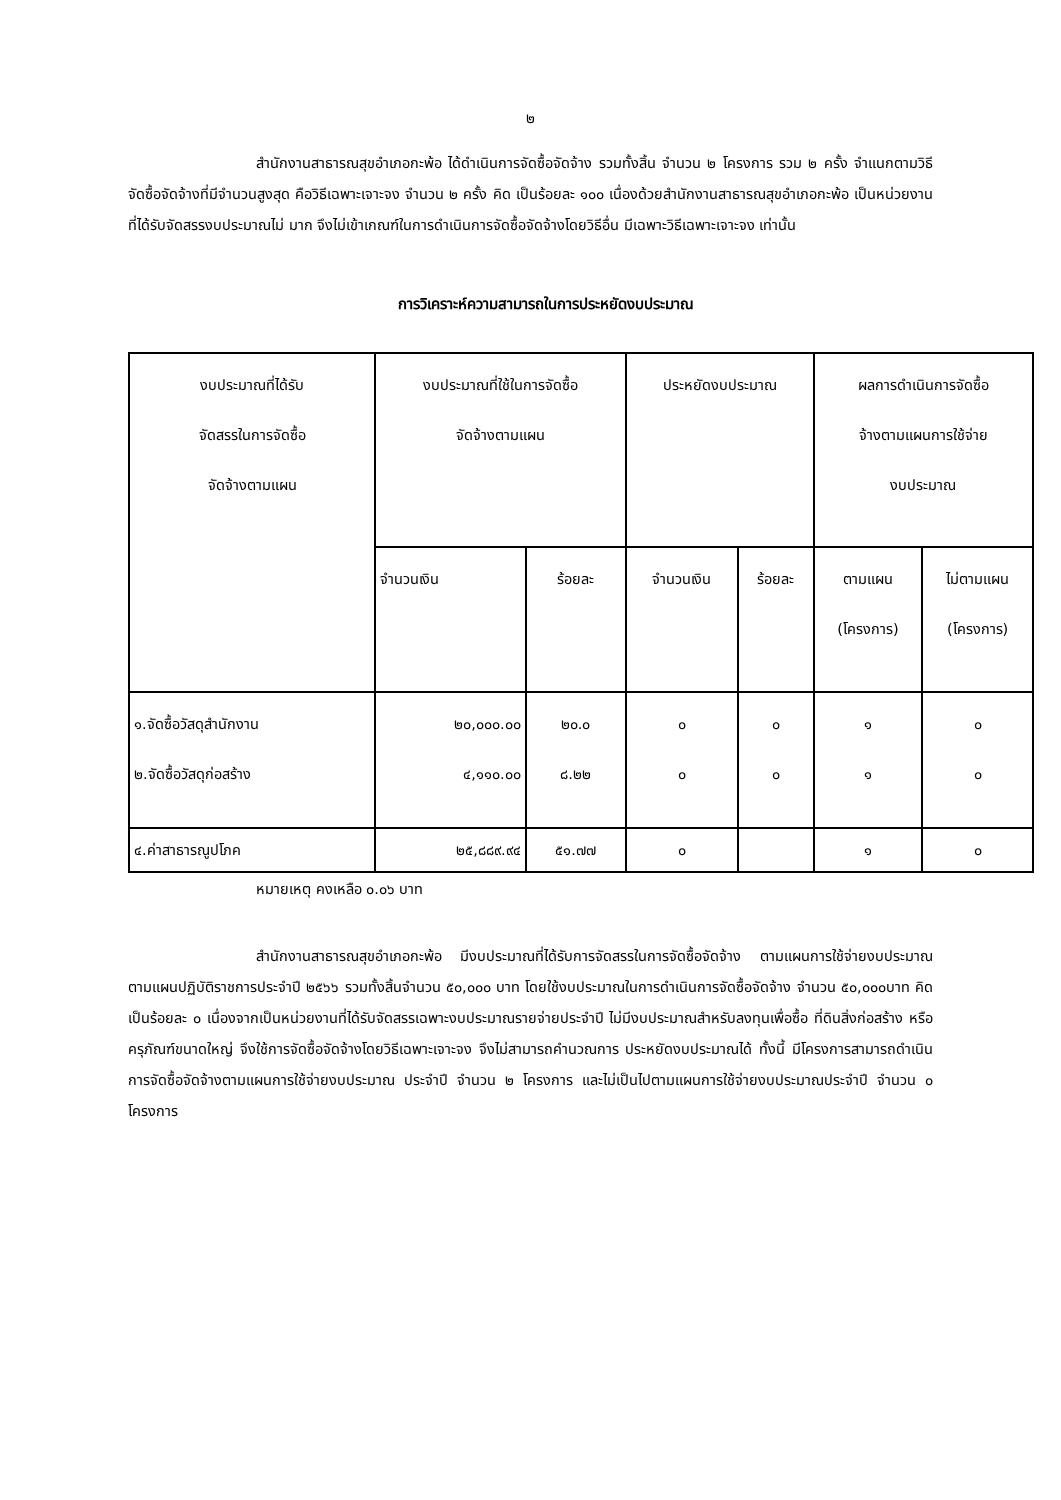๒
สำนักงานสาธารณสุขอำเภอกะพ้อ ได้ดำเนินการจัดซื้อจัดจ้าง รวมทั้งสิ้น จำนวน ๒ โครงการ รวม ๒ ครั้ง จำแนกตามวิธีจัดซื้อจัดจ้างที่มีจำนวนสูงสุด คือวิธีเฉพาะเจาะจง จำนวน ๒ ครั้ง คิด เป็นร้อยละ ๑๐๐ เนื่องด้วยสำนักงานสาธารณสุขอำเภอกะพ้อ เป็นหน่วยงานที่ได้รับจัดสรรงบประมาณไม่ มาก จึงไม่เข้าเกณฑ์ในการดำเนินการจัดซื้อจัดจ้างโดยวิธีอื่น มีเฉพาะวิธีเฉพาะเจาะจง เท่านั้น
การวิเคราะห์ความสามารถในการประหยัดงบประมาณ
| งบประมาณที่ได้รับ จัดสรรในการจัดซื้อ จัดจ้างตามแผน | งบประมาณที่ใช้ในการจัดซื้อ จัดจ้างตามแผน | | ประหยัดงบประมาณ | | ผลการดำเนินการจัดซื้อ จ้างตามแผนการใช้จ่าย งบประมาณ | |
| | จำนวนเงิน | ร้อยละ | จำนวนเงิน | ร้อยละ | ตามแผน (โครงการ) | ไม่ตามแผน (โครงการ) |
| ๑.จัดซื้อวัสดุสำนักงาน ๒.จัดซื้อวัสดุก่อสร้าง | ๒๐,๐๐๐.๐๐ ๔,๑๑๐.๐๐ | ๒๐.๐ ๘.๒๒ | ๐ ๐ | ๐ ๐ | ๑ ๑ | ๐ ๐ |
| ๔.ค่าสาธารณูปโภค | ๒๕,๘๘๙.๙๔ | ๕๑.๗๗ | ๐ | | ๑ | ๐ |
หมายเหตุ คงเหลือ ๐.๐๖ บาท
สำนักงานสาธารณสุขอำเภอกะพ้อ มีงบประมาณที่ได้รับการจัดสรรในการจัดซื้อจัดจ้าง ตามแผนการใช้จ่ายงบประมาณ ตามแผนปฏิบัติราชการประจำปี ๒๕๖๖ รวมทั้งสิ้นจำนวน ๕๐,๐๐๐ บาท โดยใช้งบประมาณในการดำเนินการจัดซื้อจัดจ้าง จำนวน ๕๐,๐๐๐บาท คิดเป็นร้อยละ ๐ เนื่องจากเป็นหน่วยงานที่ได้รับจัดสรรเฉพาะงบประมาณรายจ่ายประจำปี ไม่มีงบประมาณสำหรับลงทุนเพื่อซื้อ ที่ดินสิ่งก่อสร้าง หรือครุภัณฑ์ขนาดใหญ่ จึงใช้การจัดซื้อจัดจ้างโดยวิธีเฉพาะเจาะจง จึงไม่สามารถคำนวณการ ประหยัดงบประมาณได้ ทั้งนี้ มีโครงการสามารถดำเนินการจัดซื้อจัดจ้างตามแผนการใช้จ่ายงบประมาณ ประจำปี จำนวน ๒ โครงการ และไม่เป็นไปตามแผนการใช้จ่ายงบประมาณประจำปี จำนวน ๐ โครงการ